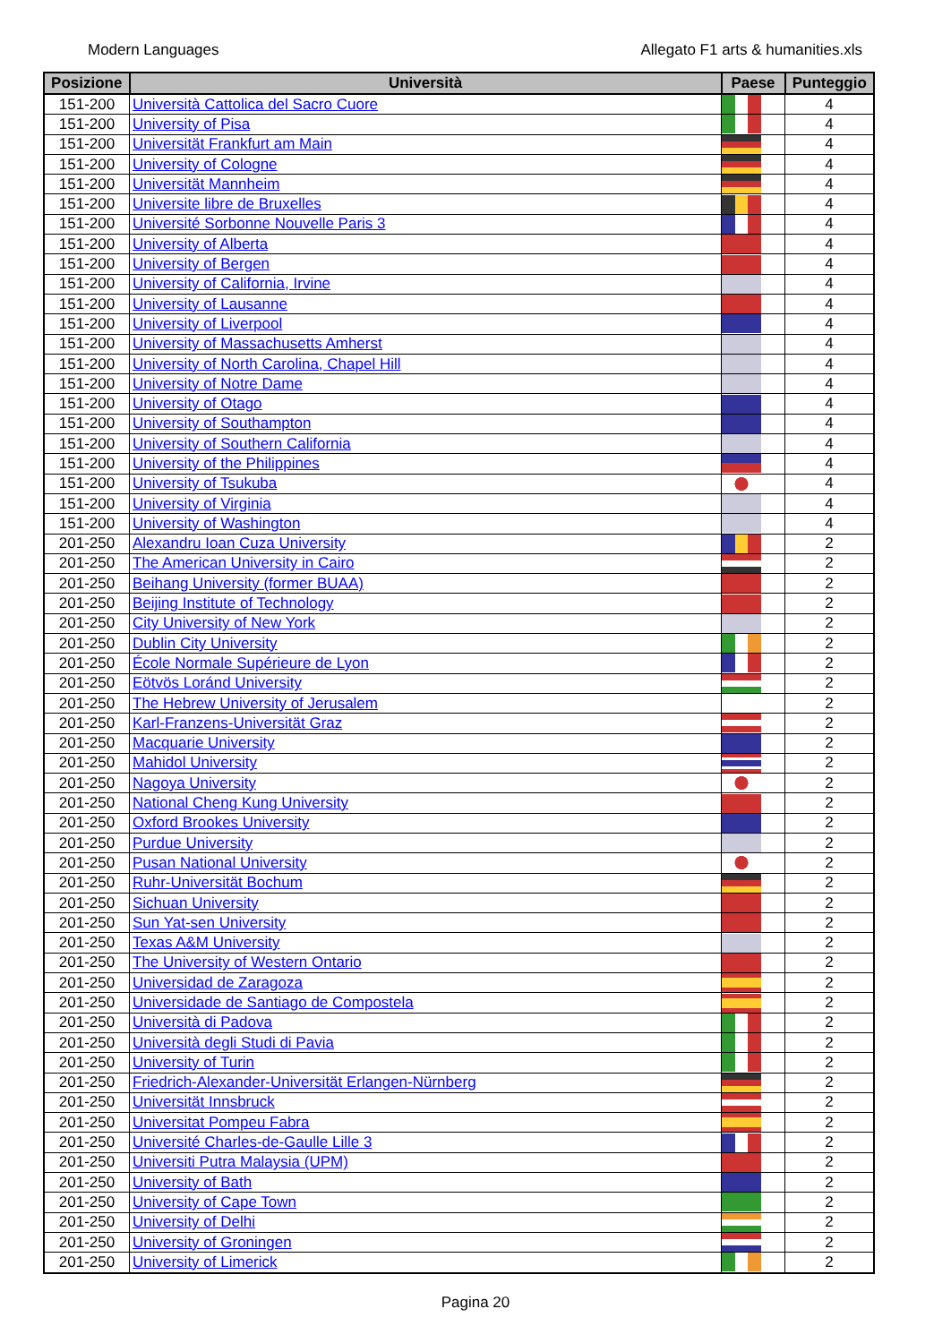Modern Languages Allegato F1 arts & humanities.xls
| Posizione | Università | Paese | Punteggio |
| --- | --- | --- | --- |
| 151-200 | Università Cattolica del Sacro Cuore | | 4 |
| 151-200 | University of Pisa | | 4 |
| 151-200 | Universität Frankfurt am Main | | 4 |
| 151-200 | University of Cologne | | 4 |
| 151-200 | Universität Mannheim | | 4 |
| 151-200 | Universite libre de Bruxelles | | 4 |
| 151-200 | Université Sorbonne Nouvelle Paris 3 | | 4 |
| 151-200 | University of Alberta | | 4 |
| 151-200 | University of Bergen | | 4 |
| 151-200 | University of California, Irvine | | 4 |
| 151-200 | University of Lausanne | | 4 |
| 151-200 | University of Liverpool | | 4 |
| 151-200 | University of Massachusetts Amherst | | 4 |
| 151-200 | University of North Carolina, Chapel Hill | | 4 |
| 151-200 | University of Notre Dame | | 4 |
| 151-200 | University of Otago | | 4 |
| 151-200 | University of Southampton | | 4 |
| 151-200 | University of Southern California | | 4 |
| 151-200 | University of the Philippines | | 4 |
| 151-200 | University of Tsukuba | | 4 |
| 151-200 | University of Virginia | | 4 |
| 151-200 | University of Washington | | 4 |
| 201-250 | Alexandru Ioan Cuza University | | 2 |
| 201-250 | The American University in Cairo | | 2 |
| 201-250 | Beihang University (former BUAA) | | 2 |
| 201-250 | Beijing Institute of Technology | | 2 |
| 201-250 | City University of New York | | 2 |
| 201-250 | Dublin City University | | 2 |
| 201-250 | École Normale Supérieure de Lyon | | 2 |
| 201-250 | Eötvös Loránd University | | 2 |
| 201-250 | The Hebrew University of Jerusalem | | 2 |
| 201-250 | Karl-Franzens-Universität Graz | | 2 |
| 201-250 | Macquarie University | | 2 |
| 201-250 | Mahidol University | | 2 |
| 201-250 | Nagoya University | | 2 |
| 201-250 | National Cheng Kung University | | 2 |
| 201-250 | Oxford Brookes University | | 2 |
| 201-250 | Purdue University | | 2 |
| 201-250 | Pusan National University | | 2 |
| 201-250 | Ruhr-Universität Bochum | | 2 |
| 201-250 | Sichuan University | | 2 |
| 201-250 | Sun Yat-sen University | | 2 |
| 201-250 | Texas A&M University | | 2 |
| 201-250 | The University of Western Ontario | | 2 |
| 201-250 | Universidad de Zaragoza | | 2 |
| 201-250 | Universidade de Santiago de Compostela | | 2 |
| 201-250 | Università di Padova | | 2 |
| 201-250 | Università degli Studi di Pavia | | 2 |
| 201-250 | University of Turin | | 2 |
| 201-250 | Friedrich-Alexander-Universität Erlangen-Nürnberg | | 2 |
| 201-250 | Universität Innsbruck | | 2 |
| 201-250 | Universitat Pompeu Fabra | | 2 |
| 201-250 | Université Charles-de-Gaulle Lille 3 | | 2 |
| 201-250 | Universiti Putra Malaysia (UPM) | | 2 |
| 201-250 | University of Bath | | 2 |
| 201-250 | University of Cape Town | | 2 |
| 201-250 | University of Delhi | | 2 |
| 201-250 | University of Groningen | | 2 |
| 201-250 | University of Limerick | | 2 |
Pagina 20